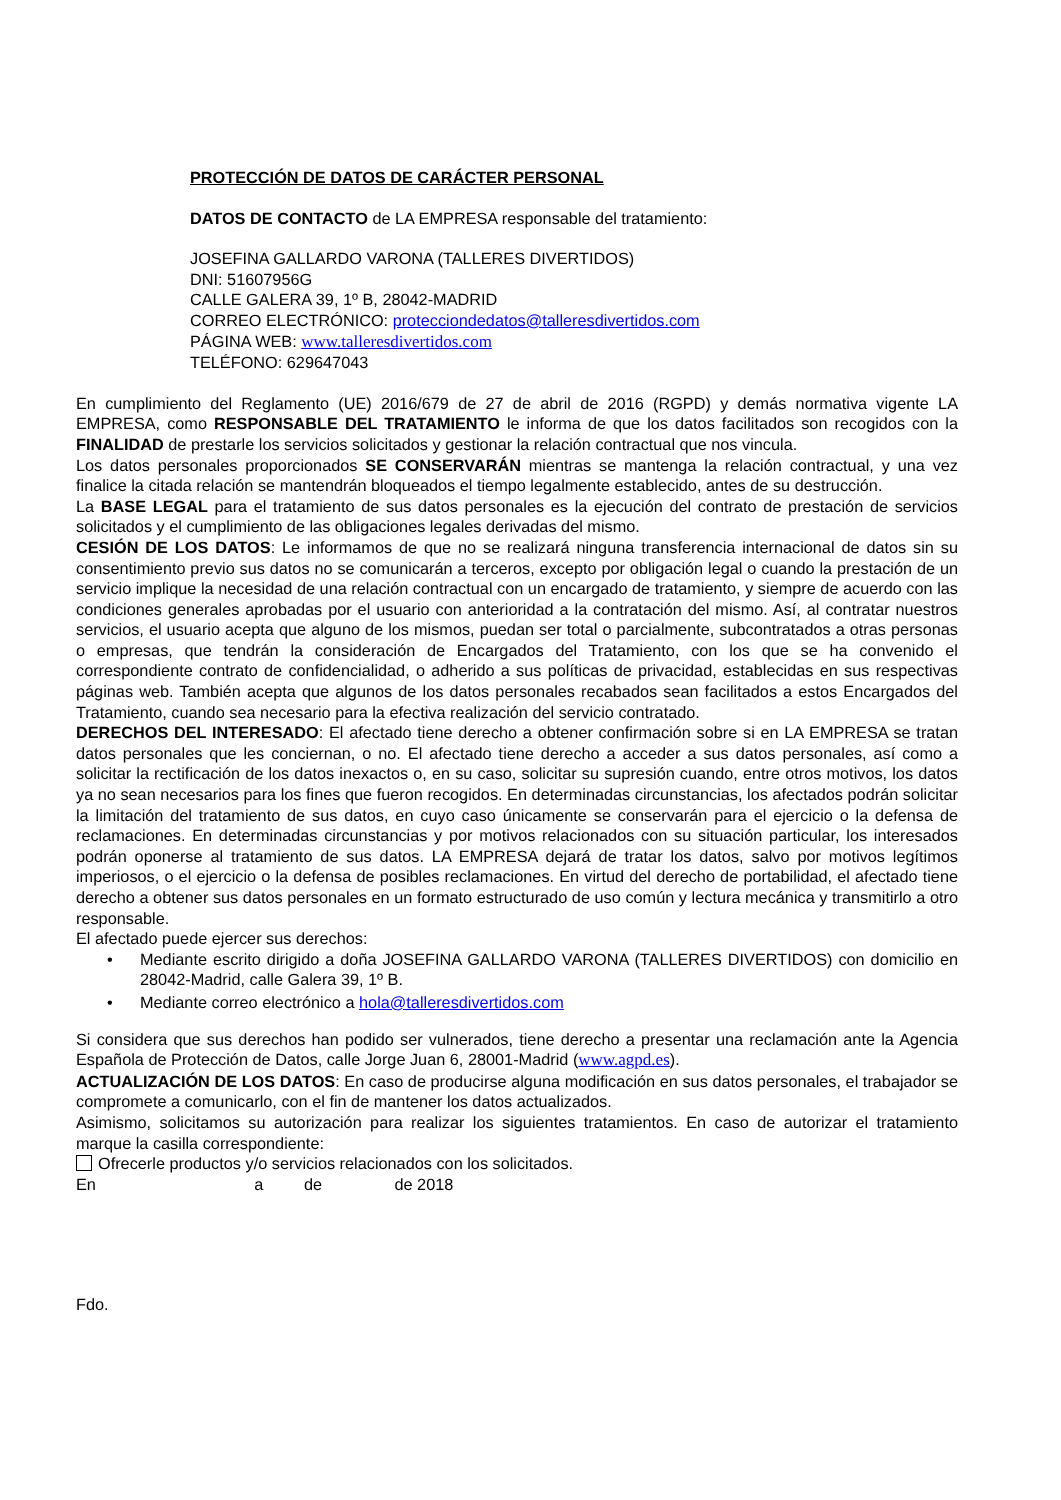PROTECCIÓN DE DATOS DE CARÁCTER PERSONAL
DATOS DE CONTACTO de LA EMPRESA responsable del tratamiento:
JOSEFINA GALLARDO VARONA (TALLERES DIVERTIDOS)
DNI: 51607956G
CALLE GALERA 39, 1º B, 28042-MADRID
CORREO ELECTRÓNICO: protecciondedatos@talleresdivertidos.com
PÁGINA WEB: www.talleresdivertidos.com
TELÉFONO: 629647043
En cumplimiento del Reglamento (UE) 2016/679 de 27 de abril de 2016 (RGPD) y demás normativa vigente LA EMPRESA, como RESPONSABLE DEL TRATAMIENTO le informa de que los datos facilitados son recogidos con la FINALIDAD de prestarle los servicios solicitados y gestionar la relación contractual que nos vincula.
Los datos personales proporcionados SE CONSERVARÁN mientras se mantenga la relación contractual, y una vez finalice la citada relación se mantendrán bloqueados el tiempo legalmente establecido, antes de su destrucción.
La BASE LEGAL para el tratamiento de sus datos personales es la ejecución del contrato de prestación de servicios solicitados y el cumplimiento de las obligaciones legales derivadas del mismo.
CESIÓN DE LOS DATOS: Le informamos de que no se realizará ninguna transferencia internacional de datos sin su consentimiento previo sus datos no se comunicarán a terceros, excepto por obligación legal o cuando la prestación de un servicio implique la necesidad de una relación contractual con un encargado de tratamiento, y siempre de acuerdo con las condiciones generales aprobadas por el usuario con anterioridad a la contratación del mismo. Así, al contratar nuestros servicios, el usuario acepta que alguno de los mismos, puedan ser total o parcialmente, subcontratados a otras personas o empresas, que tendrán la consideración de Encargados del Tratamiento, con los que se ha convenido el correspondiente contrato de confidencialidad, o adherido a sus políticas de privacidad, establecidas en sus respectivas páginas web. También acepta que algunos de los datos personales recabados sean facilitados a estos Encargados del Tratamiento, cuando sea necesario para la efectiva realización del servicio contratado.
DERECHOS DEL INTERESADO: El afectado tiene derecho a obtener confirmación sobre si en LA EMPRESA se tratan datos personales que les conciernan, o no. El afectado tiene derecho a acceder a sus datos personales, así como a solicitar la rectificación de los datos inexactos o, en su caso, solicitar su supresión cuando, entre otros motivos, los datos ya no sean necesarios para los fines que fueron recogidos. En determinadas circunstancias, los afectados podrán solicitar la limitación del tratamiento de sus datos, en cuyo caso únicamente se conservarán para el ejercicio o la defensa de reclamaciones. En determinadas circunstancias y por motivos relacionados con su situación particular, los interesados podrán oponerse al tratamiento de sus datos. LA EMPRESA dejará de tratar los datos, salvo por motivos legítimos imperiosos, o el ejercicio o la defensa de posibles reclamaciones. En virtud del derecho de portabilidad, el afectado tiene derecho a obtener sus datos personales en un formato estructurado de uso común y lectura mecánica y transmitirlo a otro responsable.
El afectado puede ejercer sus derechos:
• Mediante escrito dirigido a doña JOSEFINA GALLARDO VARONA (TALLERES DIVERTIDOS) con domicilio en 28042-Madrid, calle Galera 39, 1º B.
• Mediante correo electrónico a hola@talleresdivertidos.com
Si considera que sus derechos han podido ser vulnerados, tiene derecho a presentar una reclamación ante la Agencia Española de Protección de Datos, calle Jorge Juan 6, 28001-Madrid (www.agpd.es).
ACTUALIZACIÓN DE LOS DATOS: En caso de producirse alguna modificación en sus datos personales, el trabajador se compromete a comunicarlo, con el fin de mantener los datos actualizados.
Asimismo, solicitamos su autorización para realizar los siguientes tratamientos. En caso de autorizar el tratamiento marque la casilla correspondiente:
Ofrecerle productos y/o servicios relacionados con los solicitados.
En a de de 2018
Fdo.